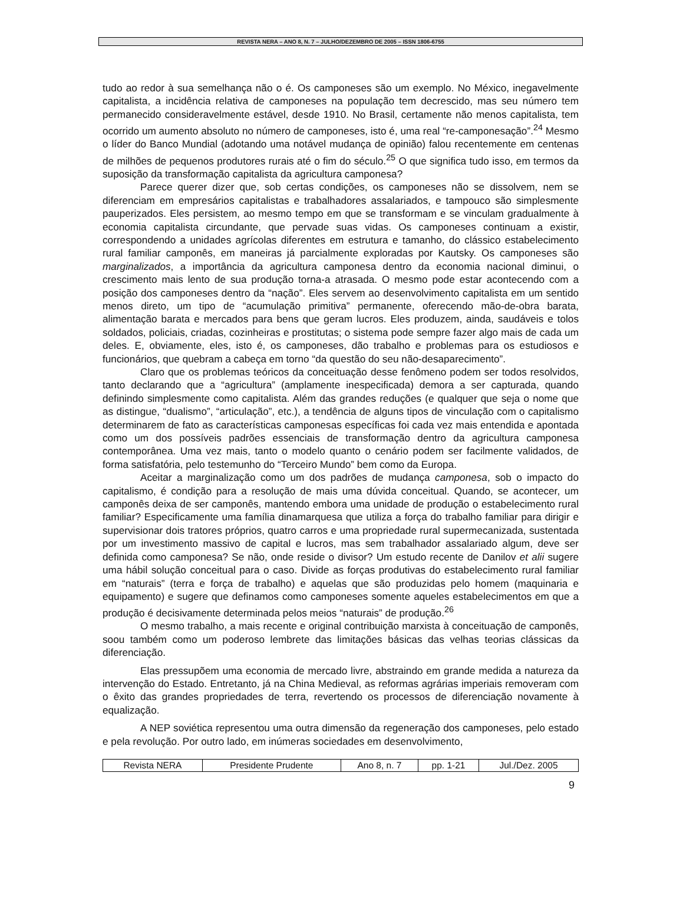REVISTA NERA – ANO 8, N. 7 – JULHO/DEZEMBRO DE 2005 – ISSN 1806-6755
tudo ao redor à sua semelhança não o é. Os camponeses são um exemplo. No México, inegavelmente capitalista, a incidência relativa de camponeses na população tem decrescido, mas seu número tem permanecido consideravelmente estável, desde 1910. No Brasil, certamente não menos capitalista, tem ocorrido um aumento absoluto no número de camponeses, isto é, uma real “re-camponesação”.<sup>24</sup> Mesmo o líder do Banco Mundial (adotando uma notável mudança de opinião) falou recentemente em centenas de milhões de pequenos produtores rurais até o fim do século.<sup>25</sup> O que significa tudo isso, em termos da suposição da transformação capitalista da agricultura camponesa?
Parece querer dizer que, sob certas condições, os camponeses não se dissolvem, nem se diferenciam em empresários capitalistas e trabalhadores assalariados, e tampouco são simplesmente pauperizados. Eles persistem, ao mesmo tempo em que se transformam e se vinculam gradualmente à economia capitalista circundante, que pervade suas vidas. Os camponeses continuam a existir, correspondendo a unidades agrícolas diferentes em estrutura e tamanho, do clássico estabelecimento rural familiar camponês, em maneiras já parcialmente exploradas por Kautsky. Os camponeses são marginalizados, a importância da agricultura camponesa dentro da economia nacional diminui, o crescimento mais lento de sua produção torna-a atrasada. O mesmo pode estar acontecendo com a posição dos camponeses dentro da “nação”. Eles servem ao desenvolvimento capitalista em um sentido menos direto, um tipo de “acumulação primitiva” permanente, oferecendo mão-de-obra barata, alimentação barata e mercados para bens que geram lucros. Eles produzem, ainda, saudáveis e tolos soldados, policiais, criadas, cozinheiras e prostitutas; o sistema pode sempre fazer algo mais de cada um deles. E, obviamente, eles, isto é, os camponeses, dão trabalho e problemas para os estudiosos e funcionários, que quebram a cabeça em torno “da questão do seu não-desaparecimento”.
Claro que os problemas teóricos da conceituação desse fenômeno podem ser todos resolvidos, tanto declarando que a “agricultura” (amplamente inespecificada) demora a ser capturada, quando definindo simplesmente como capitalista. Além das grandes reduções (e qualquer que seja o nome que as distingue, “dualismo”, “articulação”, etc.), a tendência de alguns tipos de vinculação com o capitalismo determinarem de fato as características camponesas específicas foi cada vez mais entendida e apontada como um dos possíveis padrões essenciais de transformação dentro da agricultura camponesa contemporânea. Uma vez mais, tanto o modelo quanto o cenário podem ser facilmente validados, de forma satisfatória, pelo testemunho do “Terceiro Mundo” bem como da Europa.
Aceitar a marginalização como um dos padrões de mudança camponesa, sob o impacto do capitalismo, é condição para a resolução de mais uma dúvida conceitual. Quando, se acontecer, um camponês deixa de ser camponês, mantendo embora uma unidade de produção o estabelecimento rural familiar? Especificamente uma família dinamarquesa que utiliza a força do trabalho familiar para dirigir e supervisionar dois tratores próprios, quatro carros e uma propriedade rural supermecanizada, sustentada por um investimento massivo de capital e lucros, mas sem trabalhador assalariado algum, deve ser definida como camponesa? Se não, onde reside o divisor? Um estudo recente de Danilov et alii sugere uma hábil solução conceitual para o caso. Divide as forças produtivas do estabelecimento rural familiar em “naturais” (terra e força de trabalho) e aquelas que são produzidas pelo homem (maquinaria e equipamento) e sugere que definamos como camponeses somente aqueles estabelecimentos em que a produção é decisivamente determinada pelos meios “naturais” de produção.<sup>26</sup>
O mesmo trabalho, a mais recente e original contribuição marxista à conceituação de camponês, soou também como um poderoso lembrete das limitações básicas das velhas teorias clássicas da diferenciação.
Elas pressupõem uma economia de mercado livre, abstraindo em grande medida a natureza da intervenção do Estado. Entretanto, já na China Medieval, as reformas agrárias imperiais removeram com o êxito das grandes propriedades de terra, revertendo os processos de diferenciação novamente à equalização.
A NEP soviética representou uma outra dimensão da regeneração dos camponeses, pelo estado e pela revolução. Por outro lado, em inúmeras sociedades em desenvolvimento,
| Revista NERA | Presidente Prudente | Ano 8, n. 7 | pp. 1-21 | Jul./Dez. 2005 |
9